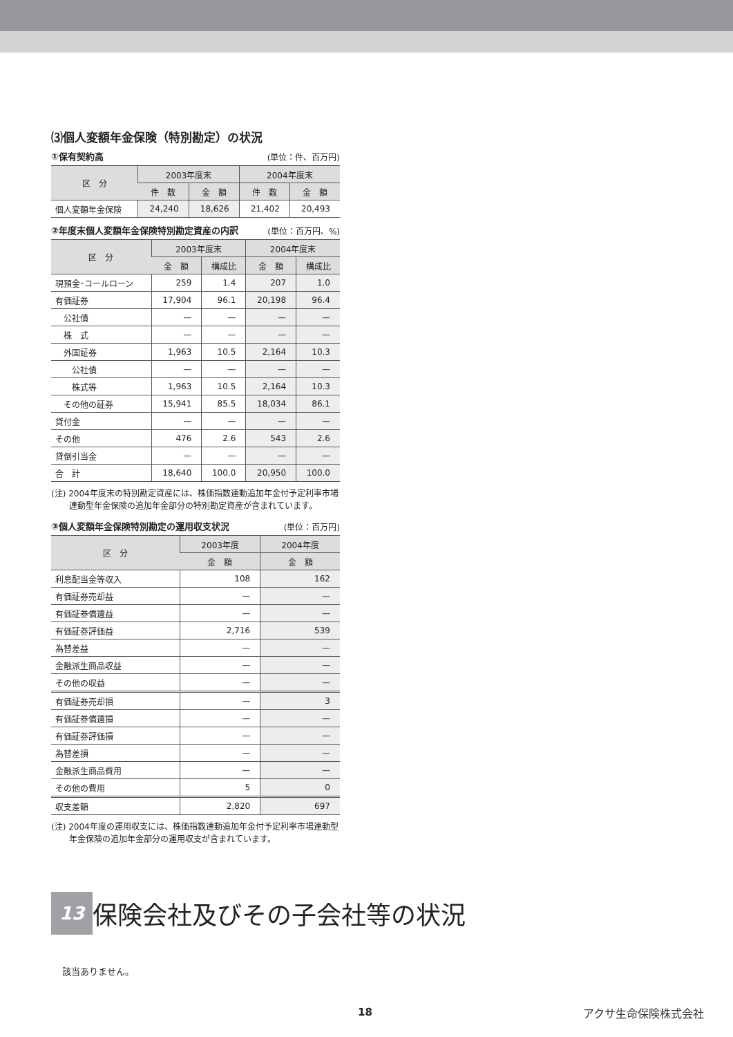⑶個人変額年金保険（特別勘定）の状況
①保有契約高 (単位：件、百万円)
| 区 分 | 2003年度末 | | 2004年度末 | |
| --- | --- | --- | --- | --- |
| | 件 数 | 金 額 | 件 数 | 金 額 |
| 個人変額年金保険 | 24,240 | 18,626 | 21,402 | 20,493 |
②年度末個人変額年金保険特別勘定資産の内訳 (単位：百万円、%)
| 区 分 | 2003年度末 | | 2004年度末 | |
| --- | --- | --- | --- | --- |
| | 金 額 | 構成比 | 金 額 | 構成比 |
| 現預金･コールローン | 259 | 1.4 | 207 | 1.0 |
| 有価証券 | 17,904 | 96.1 | 20,198 | 96.4 |
| 公社債 | — | — | — | — |
| 株 式 | — | — | — | — |
| 外国証券 | 1,963 | 10.5 | 2,164 | 10.3 |
| 公社債 | — | — | — | — |
| 株式等 | 1,963 | 10.5 | 2,164 | 10.3 |
| その他の証券 | 15,941 | 85.5 | 18,034 | 86.1 |
| 貸付金 | — | — | — | — |
| その他 | 476 | 2.6 | 543 | 2.6 |
| 貸倒引当金 | — | — | — | — |
| 合 計 | 18,640 | 100.0 | 20,950 | 100.0 |
(注) 2004年度末の特別勘定資産には、株価指数連動追加年金付予定利率市場連動型年金保険の追加年金部分の特別勘定資産が含まれています。
③個人変額年金保険特別勘定の運用収支状況 (単位：百万円)
| 区 分 | 2003年度 | 2004年度 |
| --- | --- | --- |
| | 金 額 | 金 額 |
| 利息配当金等収入 | 108 | 162 |
| 有価証券売却益 | — | — |
| 有価証券償還益 | — | — |
| 有価証券評価益 | 2,716 | 539 |
| 為替差益 | — | — |
| 金融派生商品収益 | — | — |
| その他の収益 | — | — |
| 有価証券売却損 | — | 3 |
| 有価証券償還損 | — | — |
| 有価証券評価損 | — | — |
| 為替差損 | — | — |
| 金融派生商品費用 | — | — |
| その他の費用 | 5 | 0 |
| 収支差額 | 2,820 | 697 |
(注) 2004年度の運用収支には、株価指数連動追加年金付予定利率市場連動型年金保険の追加年金部分の運用収支が含まれています。
13
保険会社及びその子会社等の状況
該当ありません。
18 アクサ生命保険株式会社